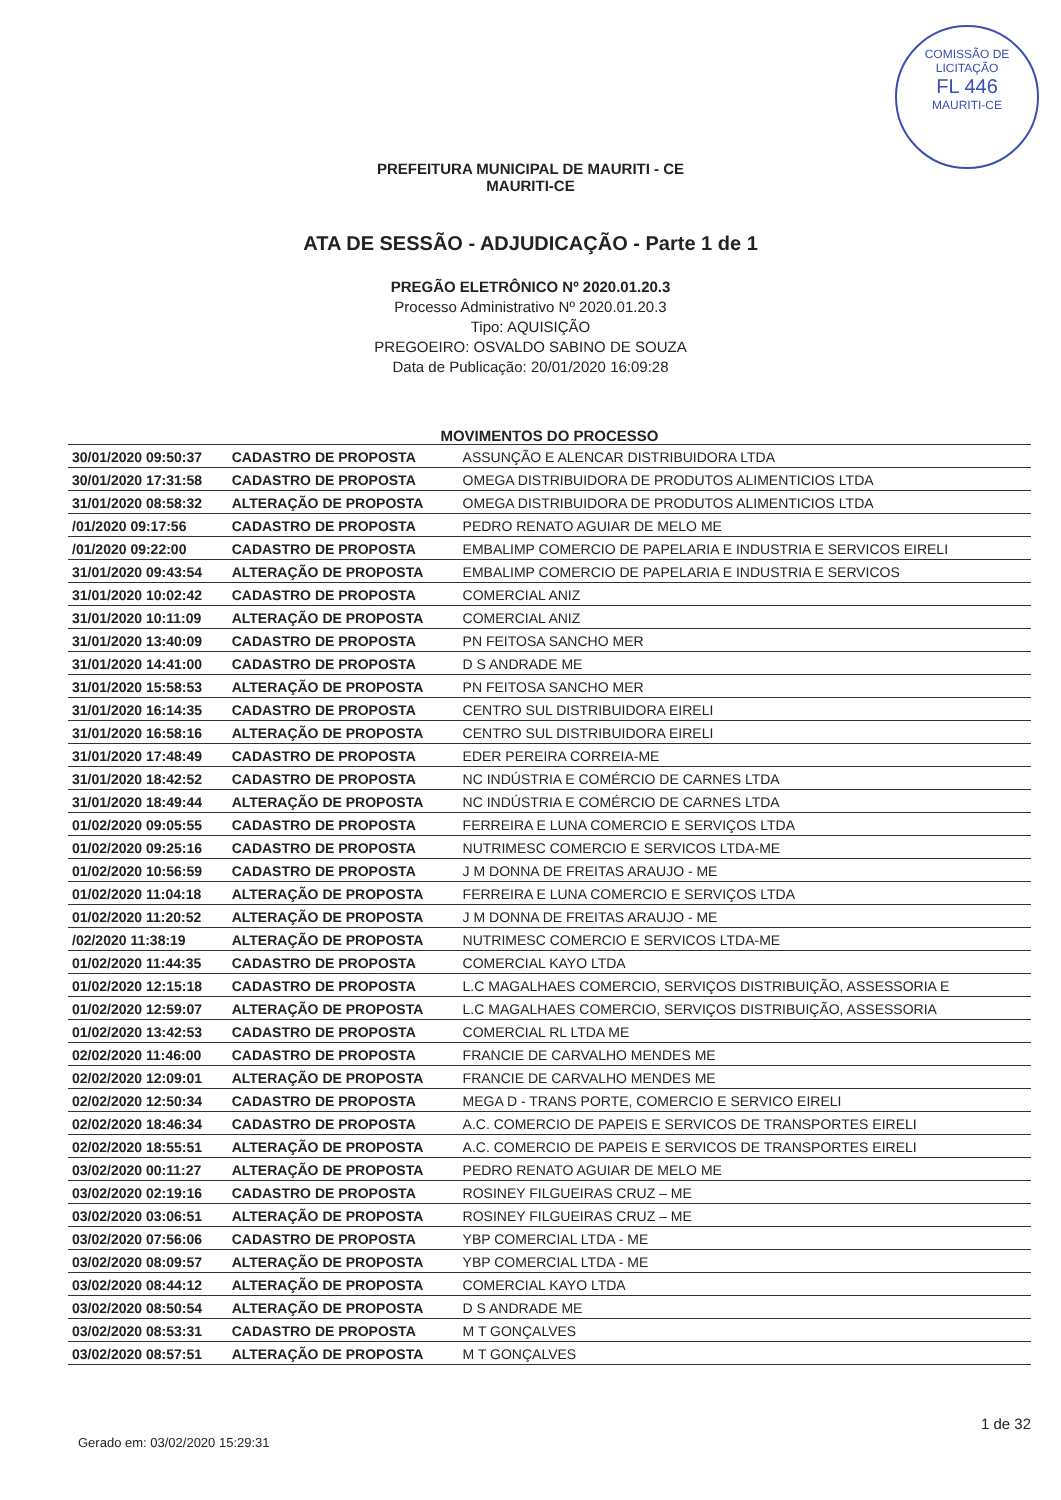COMISSÃO DE LICITAÇÃO
FL 446
MAURITI-CE
PREFEITURA MUNICIPAL DE MAURITI - CE
MAURITI-CE
ATA DE SESSÃO - ADJUDICAÇÃO - Parte 1 de 1
PREGÃO ELETRÔNICO Nº 2020.01.20.3
Processo Administrativo Nº 2020.01.20.3
Tipo: AQUISIÇÃO
PREGOEIRO: OSVALDO SABINO DE SOUZA
Data de Publicação: 20/01/2020 16:09:28
MOVIMENTOS DO PROCESSO
| 30/01/2020 09:50:37 | CADASTRO DE PROPOSTA | ASSUNÇÃO E ALENCAR DISTRIBUIDORA LTDA |
| 30/01/2020 17:31:58 | CADASTRO DE PROPOSTA | OMEGA DISTRIBUIDORA DE PRODUTOS ALIMENTICIOS LTDA |
| 31/01/2020 08:58:32 | ALTERAÇÃO DE PROPOSTA | OMEGA DISTRIBUIDORA DE PRODUTOS ALIMENTICIOS LTDA |
| /01/2020 09:17:56 | CADASTRO DE PROPOSTA | PEDRO RENATO AGUIAR DE MELO ME |
| /01/2020 09:22:00 | CADASTRO DE PROPOSTA | EMBALIMP COMERCIO DE PAPELARIA E INDUSTRIA E SERVICOS EIRELI |
| 31/01/2020 09:43:54 | ALTERAÇÃO DE PROPOSTA | EMBALIMP COMERCIO DE PAPELARIA E INDUSTRIA E SERVICOS |
| 31/01/2020 10:02:42 | CADASTRO DE PROPOSTA | COMERCIAL ANIZ |
| 31/01/2020 10:11:09 | ALTERAÇÃO DE PROPOSTA | COMERCIAL ANIZ |
| 31/01/2020 13:40:09 | CADASTRO DE PROPOSTA | PN FEITOSA SANCHO MER |
| 31/01/2020 14:41:00 | CADASTRO DE PROPOSTA | D S ANDRADE ME |
| 31/01/2020 15:58:53 | ALTERAÇÃO DE PROPOSTA | PN FEITOSA SANCHO MER |
| 31/01/2020 16:14:35 | CADASTRO DE PROPOSTA | CENTRO SUL DISTRIBUIDORA EIRELI |
| 31/01/2020 16:58:16 | ALTERAÇÃO DE PROPOSTA | CENTRO SUL DISTRIBUIDORA EIRELI |
| 31/01/2020 17:48:49 | CADASTRO DE PROPOSTA | EDER PEREIRA CORREIA-ME |
| 31/01/2020 18:42:52 | CADASTRO DE PROPOSTA | NC INDÚSTRIA E COMÉRCIO DE CARNES LTDA |
| 31/01/2020 18:49:44 | ALTERAÇÃO DE PROPOSTA | NC INDÚSTRIA E COMÉRCIO DE CARNES LTDA |
| 01/02/2020 09:05:55 | CADASTRO DE PROPOSTA | FERREIRA E LUNA COMERCIO E SERVIÇOS LTDA |
| 01/02/2020 09:25:16 | CADASTRO DE PROPOSTA | NUTRIMESC COMERCIO E SERVICOS LTDA-ME |
| 01/02/2020 10:56:59 | CADASTRO DE PROPOSTA | J M DONNA DE FREITAS ARAUJO - ME |
| 01/02/2020 11:04:18 | ALTERAÇÃO DE PROPOSTA | FERREIRA E LUNA COMERCIO E SERVIÇOS LTDA |
| 01/02/2020 11:20:52 | ALTERAÇÃO DE PROPOSTA | J M DONNA DE FREITAS ARAUJO - ME |
| /02/2020 11:38:19 | ALTERAÇÃO DE PROPOSTA | NUTRIMESC COMERCIO E SERVICOS LTDA-ME |
| 01/02/2020 11:44:35 | CADASTRO DE PROPOSTA | COMERCIAL KAYO LTDA |
| 01/02/2020 12:15:18 | CADASTRO DE PROPOSTA | L.C MAGALHAES COMERCIO, SERVIÇOS DISTRIBUIÇÃO, ASSESSORIA E |
| 01/02/2020 12:59:07 | ALTERAÇÃO DE PROPOSTA | L.C MAGALHAES COMERCIO, SERVIÇOS DISTRIBUIÇÃO, ASSESSORIA |
| 01/02/2020 13:42:53 | CADASTRO DE PROPOSTA | COMERCIAL RL LTDA ME |
| 02/02/2020 11:46:00 | CADASTRO DE PROPOSTA | FRANCIE DE CARVALHO MENDES ME |
| 02/02/2020 12:09:01 | ALTERAÇÃO DE PROPOSTA | FRANCIE DE CARVALHO MENDES ME |
| 02/02/2020 12:50:34 | CADASTRO DE PROPOSTA | MEGA D - TRANS PORTE, COMERCIO E SERVICO EIRELI |
| 02/02/2020 18:46:34 | CADASTRO DE PROPOSTA | A.C. COMERCIO DE PAPEIS E SERVICOS DE TRANSPORTES EIRELI |
| 02/02/2020 18:55:51 | ALTERAÇÃO DE PROPOSTA | A.C. COMERCIO DE PAPEIS E SERVICOS DE TRANSPORTES EIRELI |
| 03/02/2020 00:11:27 | ALTERAÇÃO DE PROPOSTA | PEDRO RENATO AGUIAR DE MELO ME |
| 03/02/2020 02:19:16 | CADASTRO DE PROPOSTA | ROSINEY FILGUEIRAS CRUZ – ME |
| 03/02/2020 03:06:51 | ALTERAÇÃO DE PROPOSTA | ROSINEY FILGUEIRAS CRUZ – ME |
| 03/02/2020 07:56:06 | CADASTRO DE PROPOSTA | YBP COMERCIAL LTDA - ME |
| 03/02/2020 08:09:57 | ALTERAÇÃO DE PROPOSTA | YBP COMERCIAL LTDA - ME |
| 03/02/2020 08:44:12 | ALTERAÇÃO DE PROPOSTA | COMERCIAL KAYO LTDA |
| 03/02/2020 08:50:54 | ALTERAÇÃO DE PROPOSTA | D S ANDRADE ME |
| 03/02/2020 08:53:31 | CADASTRO DE PROPOSTA | M T GONÇALVES |
| 03/02/2020 08:57:51 | ALTERAÇÃO DE PROPOSTA | M T GONÇALVES |
Gerado em: 03/02/2020 15:29:31 1 de 32